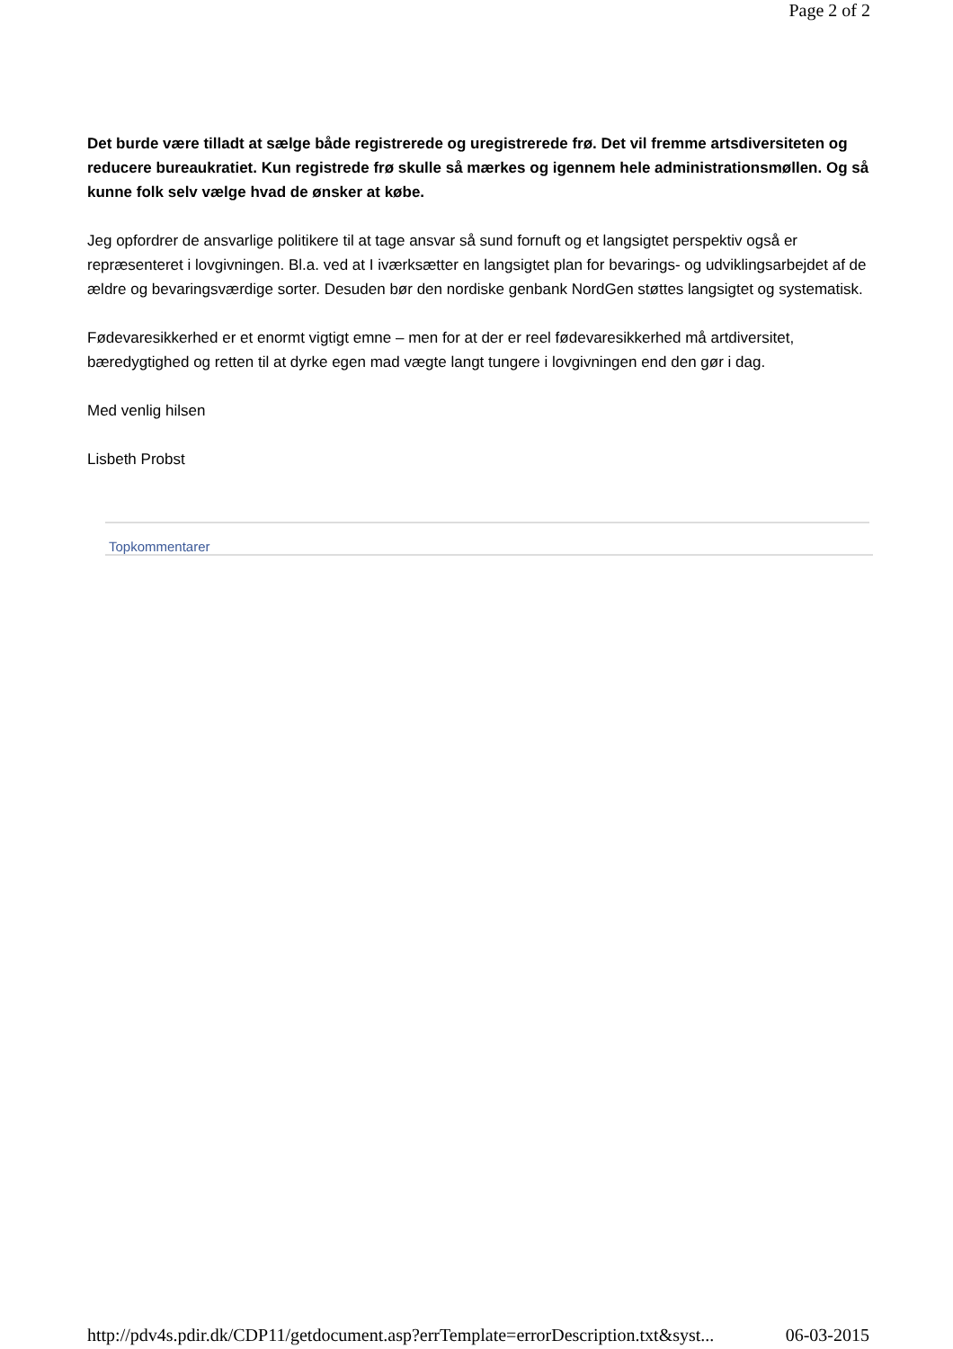Page 2 of 2
Det burde være tilladt at sælge både registrerede og uregistrerede frø. Det vil fremme artsdiversiteten og reducere bureaukratiet. Kun registrede frø skulle så mærkes og igennem hele administrationsmøllen. Og så kunne folk selv vælge hvad de ønsker at købe.
Jeg opfordrer de ansvarlige politikere til at tage ansvar så sund fornuft og et langsigtet perspektiv også er repræsenteret i lovgivningen. Bl.a. ved at I iværksætter en langsigtet plan for bevarings- og udviklingsarbejdet af de ældre og bevaringsværdige sorter. Desuden bør den nordiske genbank NordGen støttes langsigtet og systematisk.
Fødevaresikkerhed er et enormt vigtigt emne – men for at der er reel fødevaresikkerhed må artdiversitet, bæredygtighed og retten til at dyrke egen mad vægte langt tungere i lovgivningen end den gør i dag.
Med venlig hilsen
Lisbeth Probst
Topkommentarer
http://pdv4s.pdir.dk/CDP11/getdocument.asp?errTemplate=errorDescription.txt&syst... 06-03-2015